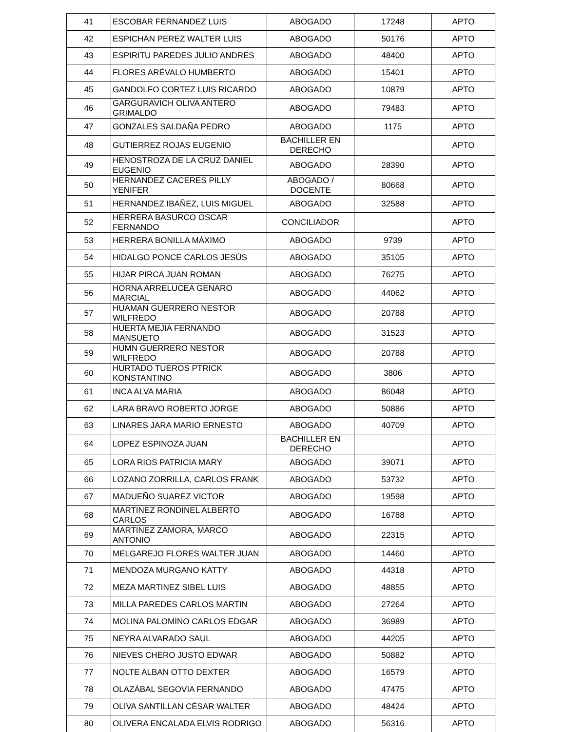| 41 | ESCOBAR FERNANDEZ LUIS | ABOGADO | 17248 | APTO |
| 42 | ESPICHAN PEREZ WALTER LUIS | ABOGADO | 50176 | APTO |
| 43 | ESPIRITU PAREDES JULIO ANDRES | ABOGADO | 48400 | APTO |
| 44 | FLORES ARÉVALO HUMBERTO | ABOGADO | 15401 | APTO |
| 45 | GANDOLFO CORTEZ LUIS RICARDO | ABOGADO | 10879 | APTO |
| 46 | GARGURAVICH OLIVA ANTERO GRIMALDO | ABOGADO | 79483 | APTO |
| 47 | GONZALES SALDAÑA PEDRO | ABOGADO | 1175 | APTO |
| 48 | GUTIERREZ ROJAS EUGENIO | BACHILLER EN DERECHO | | APTO |
| 49 | HENOSTROZA DE LA CRUZ DANIEL EUGENIO | ABOGADO | 28390 | APTO |
| 50 | HERNANDEZ CACERES PILLY YENIFER | ABOGADO / DOCENTE | 80668 | APTO |
| 51 | HERNANDEZ IBAÑEZ, LUIS MIGUEL | ABOGADO | 32588 | APTO |
| 52 | HERRERA BASURCO OSCAR FERNANDO | CONCILIADOR | | APTO |
| 53 | HERRERA BONILLA MÁXIMO | ABOGADO | 9739 | APTO |
| 54 | HIDALGO PONCE CARLOS JESÚS | ABOGADO | 35105 | APTO |
| 55 | HIJAR PIRCA JUAN ROMAN | ABOGADO | 76275 | APTO |
| 56 | HORNA ARRELUCEA GENARO MARCIAL | ABOGADO | 44062 | APTO |
| 57 | HUAMAN GUERRERO NESTOR WILFREDO | ABOGADO | 20788 | APTO |
| 58 | HUERTA MEJIA FERNANDO MANSUETO | ABOGADO | 31523 | APTO |
| 59 | HUMN GUERRERO NESTOR WILFREDO | ABOGADO | 20788 | APTO |
| 60 | HURTADO TUEROS PTRICK KONSTANTINO | ABOGADO | 3806 | APTO |
| 61 | INCA ALVA MARIA | ABOGADO | 86048 | APTO |
| 62 | LARA BRAVO ROBERTO JORGE | ABOGADO | 50886 | APTO |
| 63 | LINARES JARA MARIO ERNESTO | ABOGADO | 40709 | APTO |
| 64 | LOPEZ ESPINOZA JUAN | BACHILLER EN DERECHO | | APTO |
| 65 | LORA RIOS PATRICIA MARY | ABOGADO | 39071 | APTO |
| 66 | LOZANO ZORRILLA, CARLOS FRANK | ABOGADO | 53732 | APTO |
| 67 | MADUEÑO SUAREZ VICTOR | ABOGADO | 19598 | APTO |
| 68 | MARTINEZ RONDINEL ALBERTO CARLOS | ABOGADO | 16788 | APTO |
| 69 | MARTINEZ ZAMORA, MARCO ANTONIO | ABOGADO | 22315 | APTO |
| 70 | MELGAREJO FLORES WALTER JUAN | ABOGADO | 14460 | APTO |
| 71 | MENDOZA MURGANO KATTY | ABOGADO | 44318 | APTO |
| 72 | MEZA MARTINEZ SIBEL LUIS | ABOGADO | 48855 | APTO |
| 73 | MILLA PAREDES CARLOS MARTIN | ABOGADO | 27264 | APTO |
| 74 | MOLINA PALOMINO CARLOS EDGAR | ABOGADO | 36989 | APTO |
| 75 | NEYRA ALVARADO SAUL | ABOGADO | 44205 | APTO |
| 76 | NIEVES CHERO JUSTO EDWAR | ABOGADO | 50882 | APTO |
| 77 | NOLTE ALBAN OTTO DEXTER | ABOGADO | 16579 | APTO |
| 78 | OLAZÁBAL SEGOVIA FERNANDO | ABOGADO | 47475 | APTO |
| 79 | OLIVA SANTILLAN CÉSAR WALTER | ABOGADO | 48424 | APTO |
| 80 | OLIVERA ENCALADA ELVIS RODRIGO | ABOGADO | 56316 | APTO |